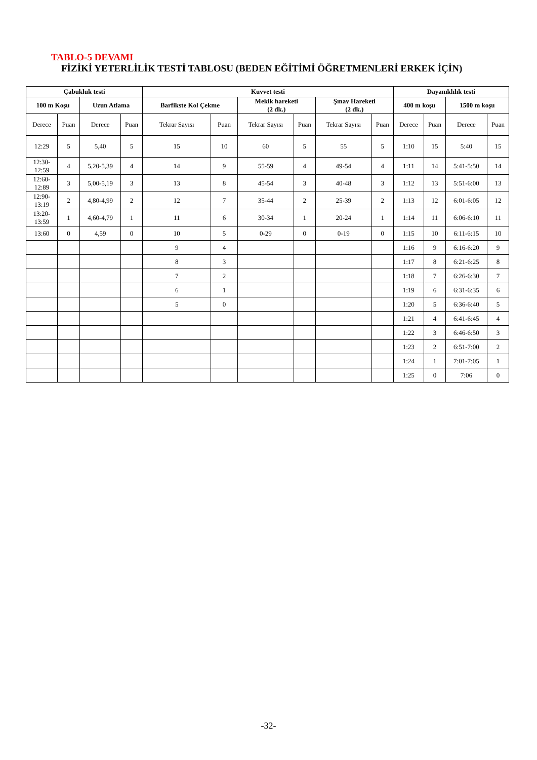TABLO-5 DEVAMI
FİZİKİ YETERLİLİK TESTİ TABLOSU (BEDEN EĞİTİMİ ÖĞRETMENLERİ ERKEK İÇİN)
| Çabukluk testi | | | | Kuvvet testi | | | | | | Dayanıklılık testi | | | |
| --- | --- | --- | --- | --- | --- | --- | --- | --- | --- | --- | --- | --- | --- |
| 100 m Koşu | | Uzun Atlama | | Barfikste Kol Çekme | | Mekik hareketi (2 dk.) | | Şınav Hareketi (2 dk.) | | 400 m koşu | | 1500 m koşu | |
| Derece | Puan | Derece | Puan | Tekrar Sayısı | Puan | Tekrar Sayısı | Puan | Tekrar Sayısı | Puan | Derece | Puan | Derece | Puan |
| 12:29 | 5 | 5,40 | 5 | 15 | 10 | 60 | 5 | 55 | 5 | 1:10 | 15 | 5:40 | 15 |
| 12:30- 12:59 | 4 | 5,20-5,39 | 4 | 14 | 9 | 55-59 | 4 | 49-54 | 4 | 1:11 | 14 | 5:41-5:50 | 14 |
| 12:60- 12:89 | 3 | 5,00-5,19 | 3 | 13 | 8 | 45-54 | 3 | 40-48 | 3 | 1:12 | 13 | 5:51-6:00 | 13 |
| 12:90- 13:19 | 2 | 4,80-4,99 | 2 | 12 | 7 | 35-44 | 2 | 25-39 | 2 | 1:13 | 12 | 6:01-6:05 | 12 |
| 13:20- 13:59 | 1 | 4,60-4,79 | 1 | 11 | 6 | 30-34 | 1 | 20-24 | 1 | 1:14 | 11 | 6:06-6:10 | 11 |
| 13:60 | 0 | 4,59 | 0 | 10 | 5 | 0-29 | 0 | 0-19 | 0 | 1:15 | 10 | 6:11-6:15 | 10 |
| | | | | 9 | 4 | | | | | 1:16 | 9 | 6:16-6:20 | 9 |
| | | | | 8 | 3 | | | | | 1:17 | 8 | 6:21-6:25 | 8 |
| | | | | 7 | 2 | | | | | 1:18 | 7 | 6:26-6:30 | 7 |
| | | | | 6 | 1 | | | | | 1:19 | 6 | 6:31-6:35 | 6 |
| | | | | 5 | 0 | | | | | 1:20 | 5 | 6:36-6:40 | 5 |
| | | | | | | | | | | 1:21 | 4 | 6:41-6:45 | 4 |
| | | | | | | | | | | 1:22 | 3 | 6:46-6:50 | 3 |
| | | | | | | | | | | 1:23 | 2 | 6:51-7:00 | 2 |
| | | | | | | | | | | 1:24 | 1 | 7:01-7:05 | 1 |
| | | | | | | | | | | 1:25 | 0 | 7:06 | 0 |
-32-